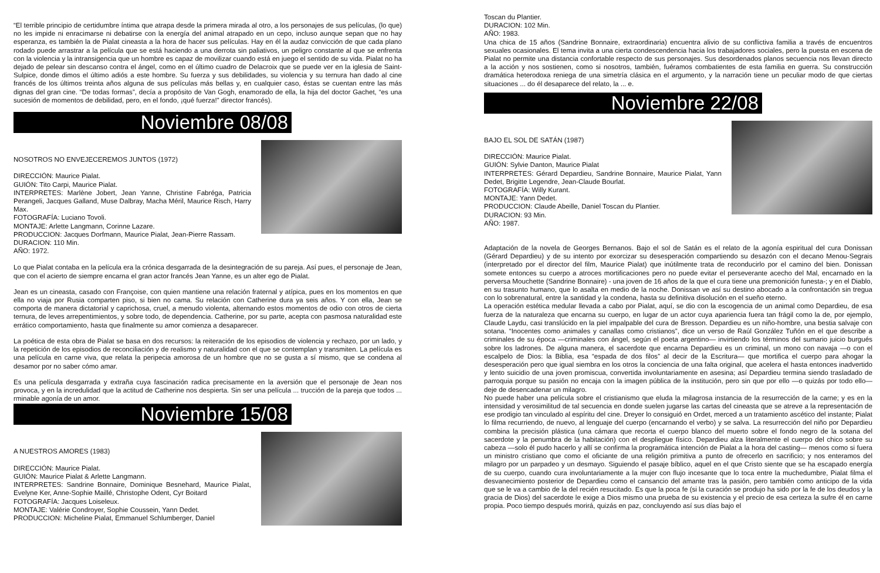“El terrible principio de certidumbre íntima que atrapa desde la primera mirada al otro, a los personajes de sus películas, (lo que) no les impide ni enracimarse ni debatirse con la energía del animal atrapado en un cepo, incluso aunque sepan que no hay esperanza, es también la de Pialat cineasta a la hora de hacer sus películas. Hay en él la audaz convicción de que cada plano rodado puede arrastrar a la película que se está haciendo a una derrota sin paliativos, un peligro constante al que se enfrenta con la violencia y la intransigencia que un hombre es capaz de movilizar cuando está en juego el sentido de su vida. Pialat no ha dejado de pelear sin descanso contra el ángel, como en el último cuadro de Delacroix que se puede ver en la iglesia de Saint-Sulpice, donde dimos el último adiós a este hombre. Su fuerza y sus debilidades, su violencia y su ternura han dado al cine francés de los últimos treinta años alguna de sus películas más bellas y, en cualquier caso, éstas se cuentan entre las más dignas del gran cine. “De todas formas”, decía a propósito de Van Gogh, enamorado de ella, la hija del doctor Gachet, “es una sucesión de momentos de debilidad, pero, en el fondo, ¡qué fuerza!” director francés).
Noviembre 08/08
NOSOTROS NO ENVEJECEREMOS JUNTOS (1972)
DIRECCIÓN: Maurice Pialat.
GUIÓN: Tito Carpi, Maurice Pialat.
INTERPRETES: Marlène Jobert, Jean Yanne, Christine Fabréga, Patricia Perangeli, Jacques Galland, Muse Dalbray, Macha Méril, Maurice Risch, Harry Max.
FOTOGRAFÍA: Luciano Tovoli.
MONTAJE: Arlette Langmann, Corinne Lazare.
PRODUCCION: Jacques Dorfmann, Maurice Pialat, Jean-Pierre Rassam.
DURACION: 110 Min.
AÑO: 1972.
Lo que Pialat contaba en la película era la crónica desgarrada de la desintegración de su pareja. Así pues, el personaje de Jean, que con el acierto de siempre encarna el gran actor francés Jean Yanne, es un alter ego de Pialat.
Jean es un cineasta, casado con Françoise, con quien mantiene una relación fraternal y atípica, pues en los momentos en que ella no viaja por Rusia comparten piso, si bien no cama. Su relación con Catherine dura ya seis años. Y con ella, Jean se comporta de manera dictatorial y caprichosa, cruel, a menudo violenta, alternando estos momentos de odio con otros de cierta ternura, de leves arrepentimientos, y sobre todo, de dependencia. Catherine, por su parte, acepta con pasmosa naturalidad este errático comportamiento, hasta que finalmente su amor comienza a desaparecer.
La poética de esta obra de Pialat se basa en dos recursos: la reiteración de los episodios de violencia y rechazo, por un lado, y la repetición de los episodios de reconciliación y de realismo y naturalidad con el que se contemplan y transmiten. La película es una película en carne viva, que relata la peripecia amorosa de un hombre que no se gusta a sí mismo, que se condena al desamor por no saber cómo amar.
Es una película desgarrada y extraña cuya fascinación radica precisamente en la aversión que el personaje de Jean nos provoca, y en la incredulidad que la actitud de Catherine nos despierta. Sin ser una película ... trucción de la pareja que todos ... rminable agonía de un amor.
Noviembre 15/08
A NUESTROS AMORES (1983)
DIRECCIÓN: Maurice Pialat.
GUIÓN: Maurice Pialat & Arlette Langmann.
INTERPRETES: Sandrine Bonnaire, Dominique Besnehard, Maurice Pialat, Evelyne Ker, Anne-Sophie Maillé, Christophe Odent, Cyr Boitard
FOTOGRAFÍA: Jacques Loiseleux.
MONTAJE: Valérie Condroyer, Sophie Coussein, Yann Dedet.
PRODUCCION: Micheline Pialat, Emmanuel Schlumberger, Daniel
Toscan du Plantier.
DURACION: 102 Min.
AÑO: 1983.
Una chica de 15 años (Sandrine Bonnaire, extraordinaria) encuentra alivio de su conflictiva familia a través de encuentros sexuales ocasionales. El tema invita a una cierta condescendencia hacia los trabajadores sociales, pero la puesta en escena de Pialat no permite una distancia confortable respecto de sus personajes. Sus desordenados planos secuencia nos llevan directo a la acción y nos sostienen, como si nosotros, también, fuéramos combatientes de esta familia en guerra. Su construcción dramática heterodoxa reniega de una simetría clásica en el argumento, y la narración tiene un peculiar modo de que ciertas situaciones ... do él desaparece del relato, la ... e.
Noviembre 22/08
BAJO EL SOL DE SATÁN (1987)
DIRECCIÓN: Maurice Pialat.
GUIÓN: Sylvie Danton, Maurice Pialat
INTERPRETES: Gérard Depardieu, Sandrine Bonnaire, Maurice Pialat, Yann Dedet, Brigitte Legendre, Jean-Claude Bourlat.
FOTOGRAFÍA: Willy Kurant.
MONTAJE: Yann Dedet.
PRODUCCION: Claude Abeille, Daniel Toscan du Plantier.
DURACION: 93 Min.
AÑO: 1987.
Adaptación de la novela de Georges Bernanos. Bajo el sol de Satán es el relato de la agonía espiritual del cura Donissan (Gérard Depardieu) y de su intento por exorcizar su desesperación compartiendo su desazón con el decano Menou-Segrais (interpretado por el director del film, Maurice Pialat) que inútilmente trata de reconducirlo por el camino del bien. Donissan somete entonces su cuerpo a atroces mortificaciones pero no puede evitar el perseverante acecho del Mal, encarnado en la perversa Mouchette (Sandrine Bonnaire) - una joven de 16 años de la que el cura tiene una premonición funesta-; y en el Diablo, en su trasunto humano, que lo asalta en medio de la noche. Donissan ve así su destino abocado a la confrontación sin tregua con lo sobrenatural, entre la santidad y la condena, hasta su definitiva disolución en el sueño eterno.
La operación estética medular llevada a cabo por Pialat, aquí, se dio con la escogencia de un animal como Depardieu, de esa fuerza de la naturaleza que encarna su cuerpo, en lugar de un actor cuya apariencia fuera tan frágil como la de, por ejemplo, Claude Laydu, casi translúcido en la piel impalpable del cura de Bresson. Depardieu es un niño-hombre, una bestia salvaje con sotana. “Inocentes como animales y canallas como cristianos”, dice un verso de Raúl González Tuñón en el que describe a criminales de su época —criminales con ángel, según el poeta argentino— invirtiendo los términos del sumario juicio burgués sobre los ladrones. De alguna manera, el sacerdote que encarna Depardieu es un criminal, un mono con navaja —o con el escalpelo de Dios: la Biblia, esa “espada de dos filos” al decir de la Escritura— que mortifica el cuerpo para ahogar la desesperación pero que igual siembra en los otros la conciencia de una falta original, que acelera el hasta entonces inadvertido y lento suicidio de una joven promiscua, convertida involuntariamente en asesina; así Depardieu termina siendo trasladado de parroquia porque su pasión no encaja con la imagen pública de la institución, pero sin que por ello —o quizás por todo ello— deje de desencadenar un milagro.
No puede haber una película sobre el cristianismo que eluda la milagrosa instancia de la resurrección de la carne; y es en la intensidad y verosimilitud de tal secuencia en donde suelen jugarse las cartas del cineasta que se atreve a la representación de ese prodigio tan vinculado al espíritu del cine. Dreyer lo consiguió en Ordet, merced a un tratamiento ascético del instante; Pialat lo filma recurriendo, de nuevo, al lenguaje del cuerpo (encarnando el verbo) y se salva. La resurrección del niño por Depardieu combina la precisión plástica (una cámara que recorta el cuerpo blanco del muerto sobre el fondo negro de la sotana del sacerdote y la penumbra de la habitación) con el despliegue físico. Depardieu alza literalmente el cuerpo del chico sobre su cabeza —solo él pudo hacerlo y allí se confirma la programática intención de Pialat a la hora del casting— menos como si fuera un ministro cristiano que como el oficiante de una religión primitiva a punto de ofrecerlo en sacrificio; y nos enteramos del milagro por un parpadeo y un desmayo. Siguiendo el pasaje bíblico, aquel en el que Cristo siente que se ha escapado energía de su cuerpo, cuando cura involuntariamente a la mujer con flujo incesante que lo toca entre la muchedumbre, Pialat filma el desvanecimiento posterior de Depardieu como el cansancio del amante tras la pasión, pero también como anticipo de la vida que se le va a cambio de la del recién resucitado. Es que la poca fe (si la curación se produjo ha sido por la fe de los deudos y la gracia de Dios) del sacerdote le exige a Dios mismo una prueba de su existencia y el precio de esa certeza la sufre él en carne propia. Poco tiempo después morirá, quizás en paz, concluyendo así sus días bajo el